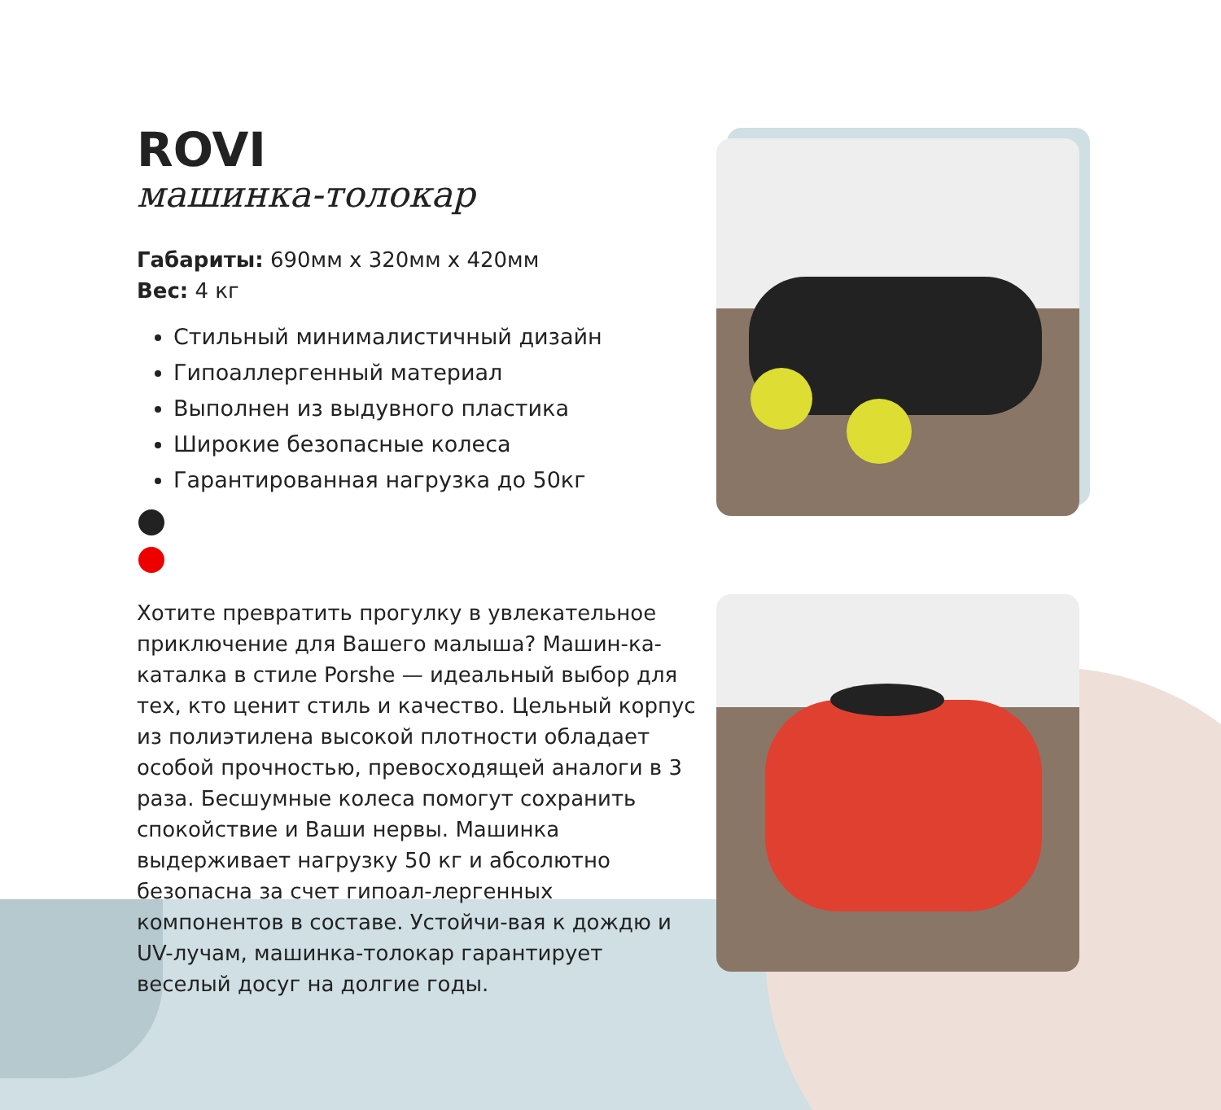ROVI
машинка-толокар
Габариты: 690мм x 320мм x 420мм
Вес: 4 кг
Стильный минималистичный дизайн
Гипоаллергенный материал
Выполнен из выдувного пластика
Широкие безопасные колеса
Гарантированная нагрузка до 50кг
Хотите превратить прогулку в увлекательное приключение для Вашего малыша? Машин-ка-каталка в стиле Porshe — идеальный выбор для тех, кто ценит стиль и качество. Цельный корпус из полиэтилена высокой плотности обладает особой прочностью, превосходящей аналоги в 3 раза. Бесшумные колеса помогут сохранить спокойствие и Ваши нервы. Машинка выдерживает нагрузку 50 кг и абсолютно безопасна за счет гипоал-лергенных компонентов в составе. Устойчи-вая к дождю и UV-лучам, машинка-толокар гарантирует веселый досуг на долгие годы.